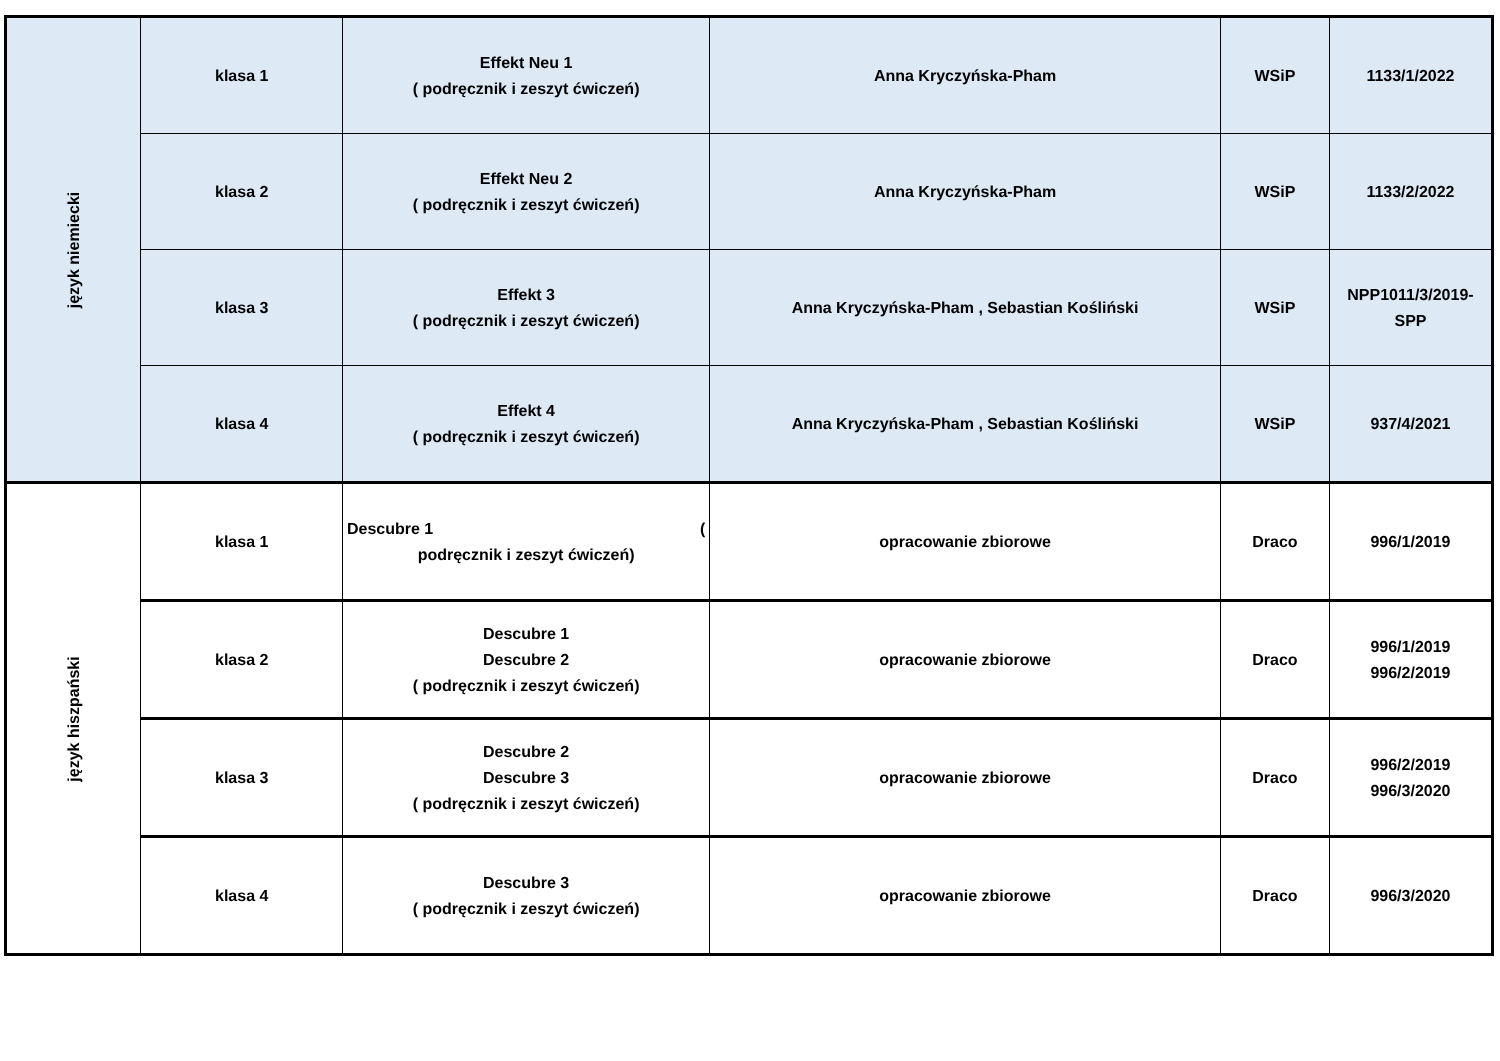| język niemiecki | klasa 1 | Effekt Neu 1 ( podręcznik i zeszyt ćwiczeń) | Anna Kryczyńska-Pham | WSiP | 1133/1/2022 |
| | klasa 2 | Effekt Neu 2 ( podręcznik i zeszyt ćwiczeń) | Anna Kryczyńska-Pham | WSiP | 1133/2/2022 |
| | klasa 3 | Effekt 3 ( podręcznik i zeszyt ćwiczeń) | Anna Kryczyńska-Pham , Sebastian Kośliński | WSiP | NPP1011/3/2019-SPP |
| | klasa 4 | Effekt 4 ( podręcznik i zeszyt ćwiczeń) | Anna Kryczyńska-Pham , Sebastian Kośliński | WSiP | 937/4/2021 |
| język hiszpański | klasa 1 | Descubre 1 ( podręcznik i zeszyt ćwiczeń) | opracowanie zbiorowe | Draco | 996/1/2019 |
| | klasa 2 | Descubre 1 Descubre 2 ( podręcznik i zeszyt ćwiczeń) | opracowanie zbiorowe | Draco | 996/1/2019 996/2/2019 |
| | klasa 3 | Descubre 2 Descubre 3 ( podręcznik i zeszyt ćwiczeń) | opracowanie zbiorowe | Draco | 996/2/2019 996/3/2020 |
| | klasa 4 | Descubre 3 ( podręcznik i zeszyt ćwiczeń) | opracowanie zbiorowe | Draco | 996/3/2020 |